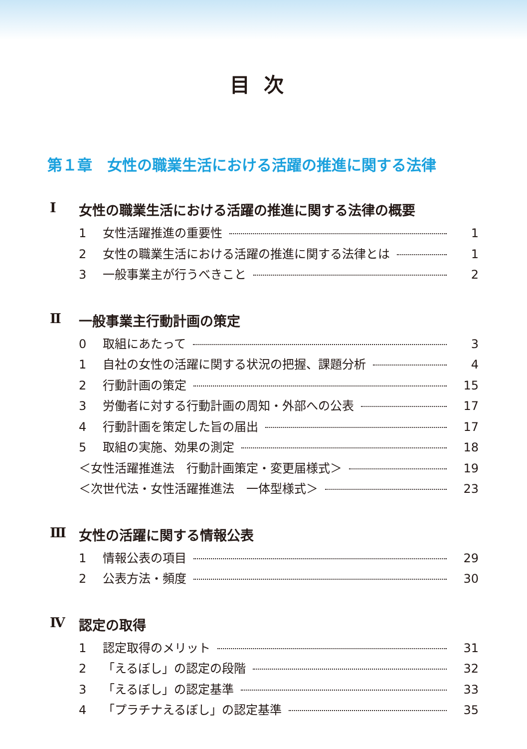目次
第１章　女性の職業生活における活躍の推進に関する法律
Ⅰ 女性の職業生活における活躍の推進に関する法律の概要
1 女性活躍推進の重要性 1
2 女性の職業生活における活躍の推進に関する法律とは 1
3 一般事業主が行うべきこと 2
Ⅱ 一般事業主行動計画の策定
0 取組にあたって 3
1 自社の女性の活躍に関する状況の把握、課題分析 4
2 行動計画の策定 15
3 労働者に対する行動計画の周知・外部への公表 17
4 行動計画を策定した旨の届出 17
5 取組の実施、効果の測定 18
＜女性活躍推進法　行動計画策定・変更届様式＞ 19
＜次世代法・女性活躍推進法　一体型様式＞ 23
Ⅲ 女性の活躍に関する情報公表
1 情報公表の項目 29
2 公表方法・頻度 30
Ⅳ 認定の取得
1 認定取得のメリット 31
2 「えるぼし」の認定の段階 32
3 「えるぼし」の認定基準 33
4 「プラチナえるぼし」の認定基準 35